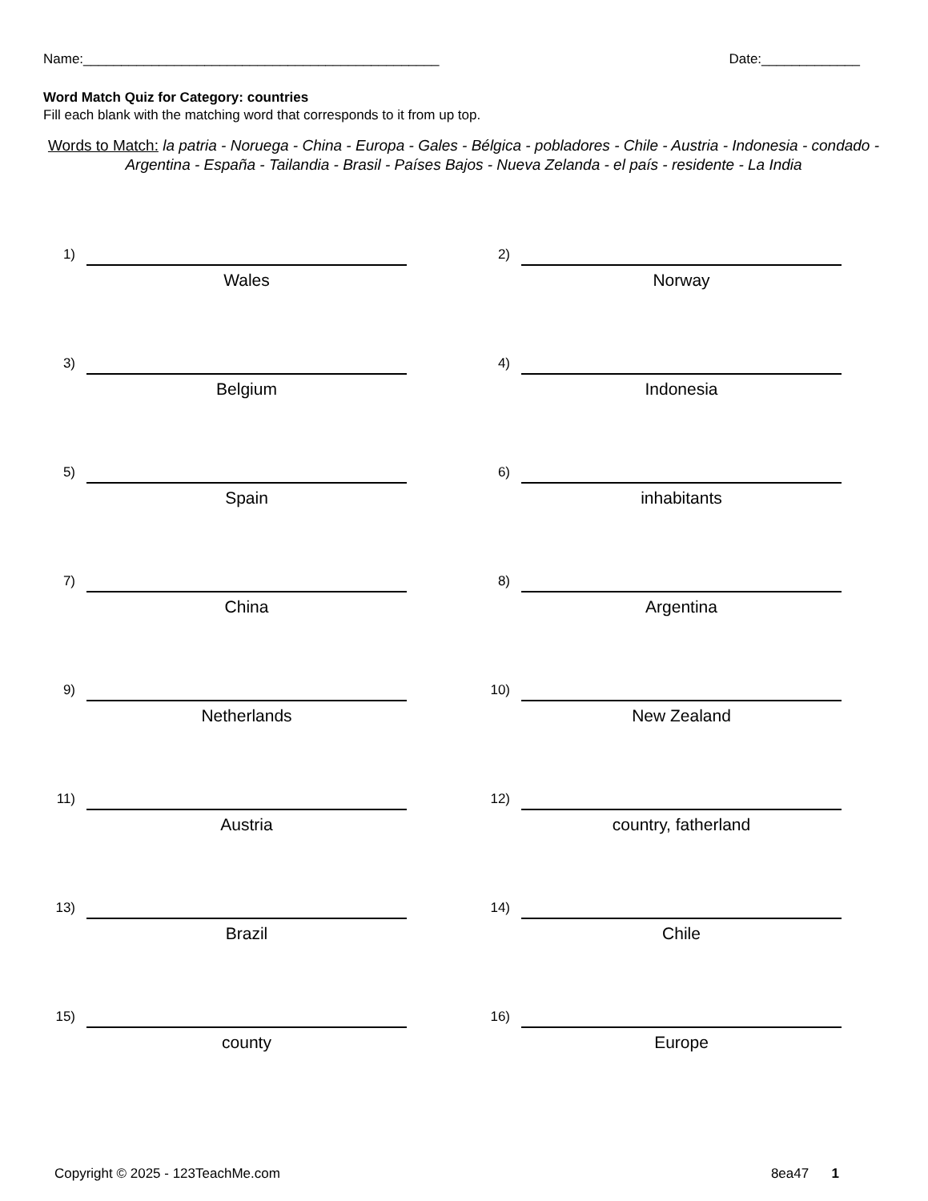Name:_______________________________________________ Date:_____________
Word Match Quiz for Category: countries
Fill each blank with the matching word that corresponds to it from up top.
Words to Match: la patria - Noruega - China - Europa - Gales - Bélgica - pobladores - Chile - Austria - Indonesia - condado - Argentina - España - Tailandia - Brasil - Países Bajos - Nueva Zelanda - el país - residente - La India
1)
Wales
2)
Norway
3)
Belgium
4)
Indonesia
5)
Spain
6)
inhabitants
7)
China
8)
Argentina
9)
Netherlands
10)
New Zealand
11)
Austria
12)
country, fatherland
13)
Brazil
14)
Chile
15)
county
16)
Europe
Copyright © 2025 - 123TeachMe.com 8ea47 1